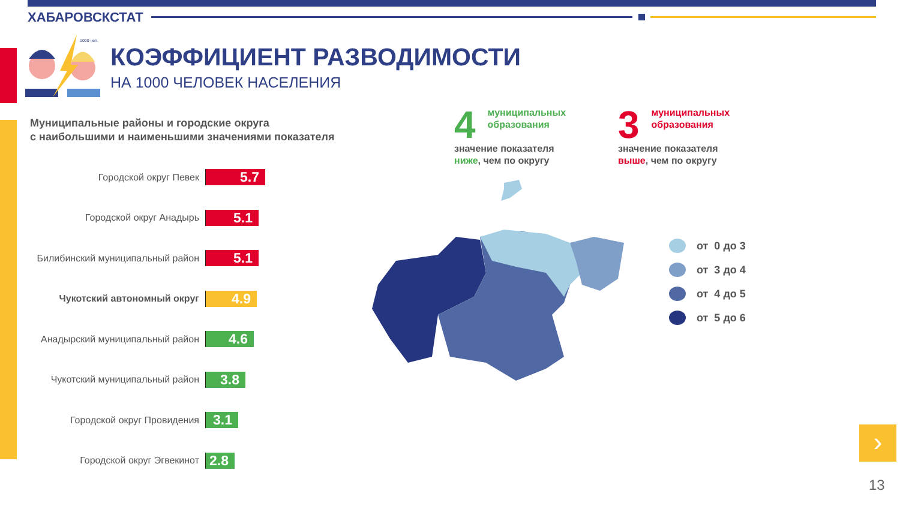ХАБАРОВСКСТАТ
1000 чел.
КОЭФФИЦИЕНТ РАЗВОДИМОСТИ
НА 1000 ЧЕЛОВЕК НАСЕЛЕНИЯ
Муниципальные районы и городские округа
с наибольшими и наименьшими значениями показателя
Городской округ Певек
5.7
Городской округ Анадырь
5.1
Билибинский муниципальный район
5.1
Чукотский автономный округ
4.9
Анадырский муниципальный район
4.6
Чукотский муниципальный район
3.8
Городской округ Провидения
3.1
Городской округ Эгвекинот
2.8
4 муниципальных
образования
значение показателя
ниже, чем по округу
3 муниципальных
образования
значение показателя
выше, чем по округу
от 0 до 3
от 3 до 4
от 4 до 5
от 5 до 6
›
13